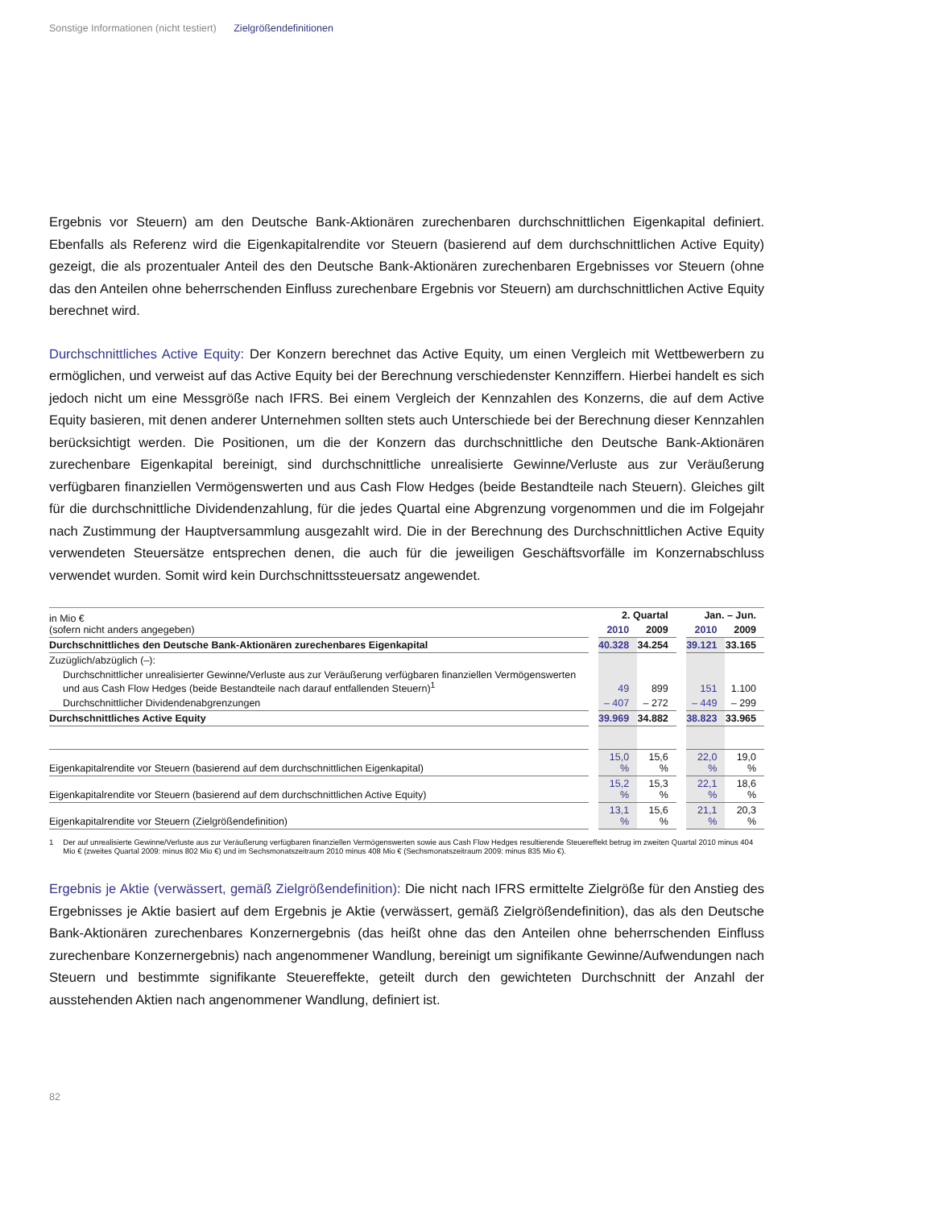Sonstige Informationen (nicht testiert) Zielgrößendefinitionen
Ergebnis vor Steuern) am den Deutsche Bank-Aktionären zurechenbaren durchschnittlichen Eigenkapital definiert. Ebenfalls als Referenz wird die Eigenkapitalrendite vor Steuern (basierend auf dem durchschnittlichen Active Equity) gezeigt, die als prozentualer Anteil des den Deutsche Bank-Aktionären zurechenbaren Ergebnisses vor Steuern (ohne das den Anteilen ohne beherrschenden Einfluss zurechenbare Ergebnis vor Steuern) am durchschnittlichen Active Equity berechnet wird.
Durchschnittliches Active Equity: Der Konzern berechnet das Active Equity, um einen Vergleich mit Wettbewerbern zu ermöglichen, und verweist auf das Active Equity bei der Berechnung verschiedenster Kennziffern. Hierbei handelt es sich jedoch nicht um eine Messgröße nach IFRS. Bei einem Vergleich der Kennzahlen des Konzerns, die auf dem Active Equity basieren, mit denen anderer Unternehmen sollten stets auch Unterschiede bei der Berechnung dieser Kennzahlen berücksichtigt werden. Die Positionen, um die der Konzern das durchschnittliche den Deutsche Bank-Aktionären zurechenbare Eigenkapital bereinigt, sind durchschnittliche unrealisierte Gewinne/Verluste aus zur Veräußerung verfügbaren finanziellen Vermögenswerten und aus Cash Flow Hedges (beide Bestandteile nach Steuern). Gleiches gilt für die durchschnittliche Dividendenzahlung, für die jedes Quartal eine Abgrenzung vorgenommen und die im Folgejahr nach Zustimmung der Hauptversammlung ausgezahlt wird. Die in der Berechnung des Durchschnittlichen Active Equity verwendeten Steuersätze entsprechen denen, die auch für die jeweiligen Geschäftsvorfälle im Konzernabschluss verwendet wurden. Somit wird kein Durchschnittssteuersatz angewendet.
| in Mio € (sofern nicht anders angegeben) | | 2. Quartal | | | Jan. – Jun. | |
| | | 2010 | 2009 | | 2010 | 2009 |
| Durchschnittliches den Deutsche Bank-Aktionären zurechenbares Eigenkapital | | 40.328 | 34.254 | | 39.121 | 33.165 |
| Zuzüglich/abzüglich (–): | | | | | | |
| Durchschnittlicher unrealisierter Gewinne/Verluste aus zur Veräußerung verfügbaren finanziellen Vermögenswerten und aus Cash Flow Hedges (beide Bestandteile nach darauf entfallenden Steuern)<sup>1</sup> | | 49 | 899 | | 151 | 1.100 |
| Durchschnittlicher Dividendenabgrenzungen | | – 407 | – 272 | | – 449 | – 299 |
| Durchschnittliches Active Equity | | 39.969 | 34.882 | | 38.823 | 33.965 |
| Eigenkapitalrendite vor Steuern (basierend auf dem durchschnittlichen Eigenkapital) | | 15,0 % | 15,6 % | | 22,0 % | 19,0 % |
| Eigenkapitalrendite vor Steuern (basierend auf dem durchschnittlichen Active Equity) | | 15,2 % | 15,3 % | | 22,1 % | 18,6 % |
| Eigenkapitalrendite vor Steuern (Zielgrößendefinition) | | 13,1 % | 15,6 % | | 21,1 % | 20,3 % |
1 Der auf unrealisierte Gewinne/Verluste aus zur Veräußerung verfügbaren finanziellen Vermögenswerten sowie aus Cash Flow Hedges resultierende Steuereffekt betrug im zweiten Quartal 2010 minus 404 Mio € (zweites Quartal 2009: minus 802 Mio €) und im Sechsmonatszeitraum 2010 minus 408 Mio € (Sechsmonatszeitraum 2009: minus 835 Mio €).
Ergebnis je Aktie (verwässert, gemäß Zielgrößendefinition): Die nicht nach IFRS ermittelte Zielgröße für den Anstieg des Ergebnisses je Aktie basiert auf dem Ergebnis je Aktie (verwässert, gemäß Zielgrößendefinition), das als den Deutsche Bank-Aktionären zurechenbares Konzernergebnis (das heißt ohne das den Anteilen ohne beherrschenden Einfluss zurechenbare Konzernergebnis) nach angenommener Wandlung, bereinigt um signifikante Gewinne/Aufwendungen nach Steuern und bestimmte signifikante Steuereffekte, geteilt durch den gewichteten Durchschnitt der Anzahl der ausstehenden Aktien nach angenommener Wandlung, definiert ist.
82